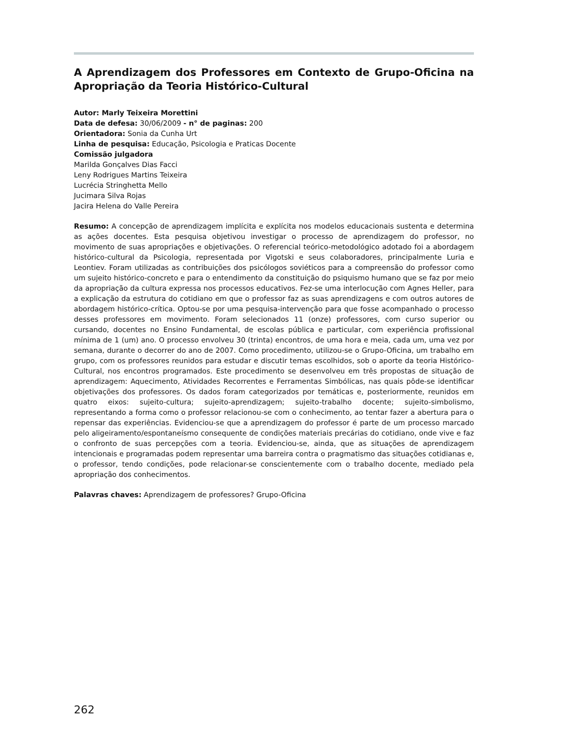A Aprendizagem dos Professores em Contexto de Grupo-Oficina na Apropriação da Teoria Histórico-Cultural
Autor: Marly Teixeira Morettini
Data de defesa: 30/06/2009 - n° de paginas: 200
Orientadora: Sonia da Cunha Urt
Linha de pesquisa: Educação, Psicologia e Praticas Docente
Comissão julgadora
Marilda Gonçalves Dias Facci
Leny Rodrigues Martins Teixeira
Lucrécia Stringhetta Mello
Jucimara Silva Rojas
Jacira Helena do Valle Pereira
Resumo: A concepção de aprendizagem implícita e explícita nos modelos educacionais sustenta e determina as ações docentes. Esta pesquisa objetivou investigar o processo de aprendizagem do professor, no movimento de suas apropriações e objetivações. O referencial teórico-metodológico adotado foi a abordagem histórico-cultural da Psicologia, representada por Vigotski e seus colaboradores, principalmente Luria e Leontiev. Foram utilizadas as contribuições dos psicólogos soviéticos para a compreensão do professor como um sujeito histórico-concreto e para o entendimento da constituição do psiquismo humano que se faz por meio da apropriação da cultura expressa nos processos educativos. Fez-se uma interlocução com Agnes Heller, para a explicação da estrutura do cotidiano em que o professor faz as suas aprendizagens e com outros autores de abordagem histórico-crítica. Optou-se por uma pesquisa-intervenção para que fosse acompanhado o processo desses professores em movimento. Foram selecionados 11 (onze) professores, com curso superior ou cursando, docentes no Ensino Fundamental, de escolas pública e particular, com experiência profissional mínima de 1 (um) ano. O processo envolveu 30 (trinta) encontros, de uma hora e meia, cada um, uma vez por semana, durante o decorrer do ano de 2007. Como procedimento, utilizou-se o Grupo-Oficina, um trabalho em grupo, com os professores reunidos para estudar e discutir temas escolhidos, sob o aporte da teoria Histórico-Cultural, nos encontros programados. Este procedimento se desenvolveu em três propostas de situação de aprendizagem: Aquecimento, Atividades Recorrentes e Ferramentas Simbólicas, nas quais pôde-se identificar objetivações dos professores. Os dados foram categorizados por temáticas e, posteriormente, reunidos em quatro eixos: sujeito-cultura; sujeito-aprendizagem; sujeito-trabalho docente; sujeito-simbolismo, representando a forma como o professor relacionou-se com o conhecimento, ao tentar fazer a abertura para o repensar das experiências. Evidenciou-se que a aprendizagem do professor é parte de um processo marcado pelo aligeiramento/espontaneísmo consequente de condições materiais precárias do cotidiano, onde vive e faz o confronto de suas percepções com a teoria. Evidenciou-se, ainda, que as situações de aprendizagem intencionais e programadas podem representar uma barreira contra o pragmatismo das situações cotidianas e, o professor, tendo condições, pode relacionar-se conscientemente com o trabalho docente, mediado pela apropriação dos conhecimentos.
Palavras chaves: Aprendizagem de professores? Grupo-Oficina
262